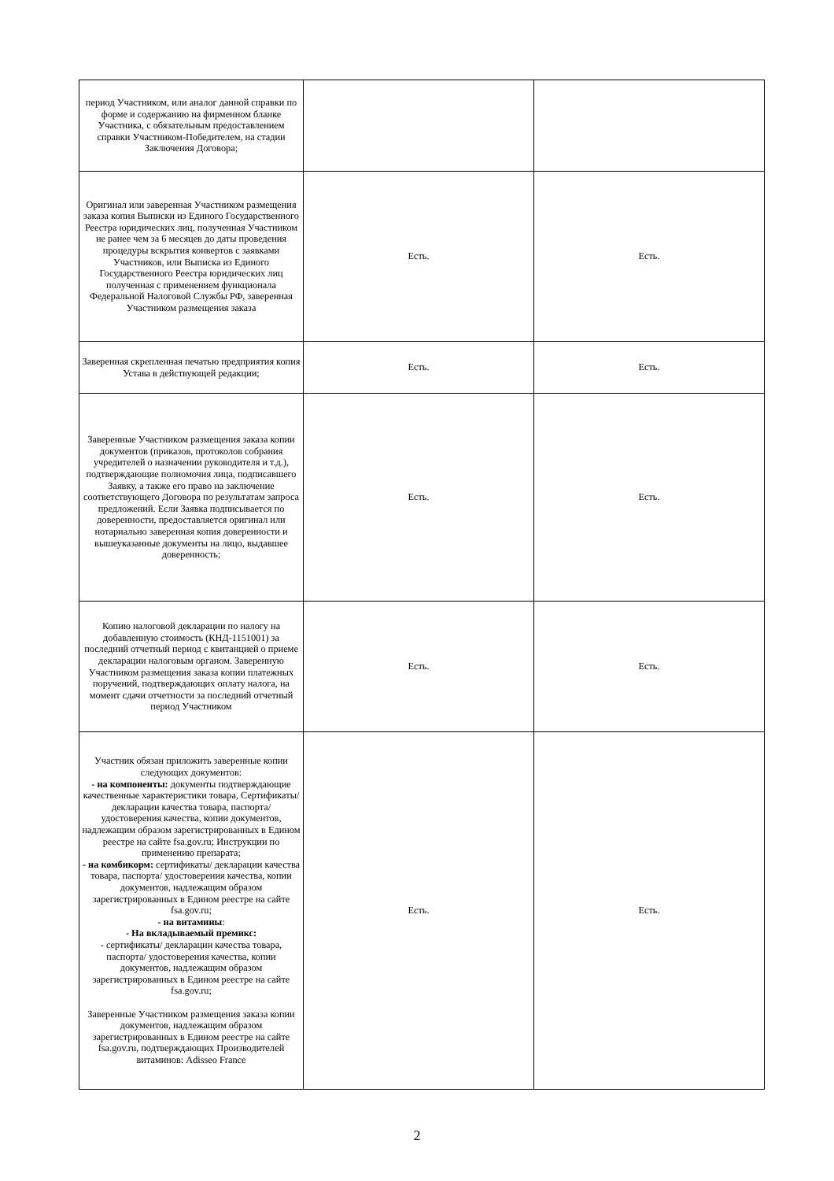| период Участником, или аналог данной справки по форме и содержанию на фирменном бланке Участника, с обязательным предоставлением справки Участником-Победителем, на стадии Заключения Договора; | | |
| Оригинал или заверенная Участником размещения заказа копия Выписки из Единого Государственного Реестра юридических лиц, полученная Участником не ранее чем за 6 месяцев до даты проведения процедуры вскрытия конвертов с заявками Участников, или Выписка из Единого Государственного Реестра юридических лиц полученная с применением функционала Федеральной Налоговой Службы РФ, заверенная Участником размещения заказа | Есть. | Есть. |
| Заверенная скрепленная печатью предприятия копия Устава в действующей редакции; | Есть. | Есть. |
| Заверенные Участником размещения заказа копии документов (приказов, протоколов собрания учредителей о назначении руководителя и т.д.), подтверждающие полномочия лица, подписавшего Заявку, а также его право на заключение соответствующего Договора по результатам запроса предложений. Если Заявка подписывается по доверенности, предоставляется оригинал или нотариально заверенная копия доверенности и вышеуказанные документы на лицо, выдавшее доверенность; | Есть. | Есть. |
| Копию налоговой декларации по налогу на добавленную стоимость (КНД-1151001) за последний отчетный период с квитанцией о приеме декларации налоговым органом. Заверенную Участником размещения заказа копии платежных поручений, подтверждающих оплату налога, на момент сдачи отчетности за последний отчетный период Участником | Есть. | Есть. |
| Участник обязан приложить заверенные копии следующих документов: - на компоненты: документы подтверждающие качественные характеристики товара, Сертификаты/ декларации качества товара, паспорта/ удостоверения качества, копии документов, надлежащим образом зарегистрированных в Едином реестре на сайте fsa.gov.ru; Инструкции по применению препарата; - на комбикорм: сертификаты/ декларации качества товара, паспорта/ удостоверения качества, копии документов, надлежащим образом зарегистрированных в Едином реестре на сайте fsa.gov.ru; - на витамины : - На вкладываемый премикс: - сертификаты/ декларации качества товара, паспорта/ удостоверения качества, копии документов, надлежащим образом зарегистрированных в Едином реестре на сайте fsa.gov.ru; Заверенные Участником размещения заказа копии документов, надлежащим образом зарегистрированных в Едином реестре на сайте fsa.gov.ru, подтверждающих Производителей витаминов: Adisseo France | Есть. | Есть. |
2